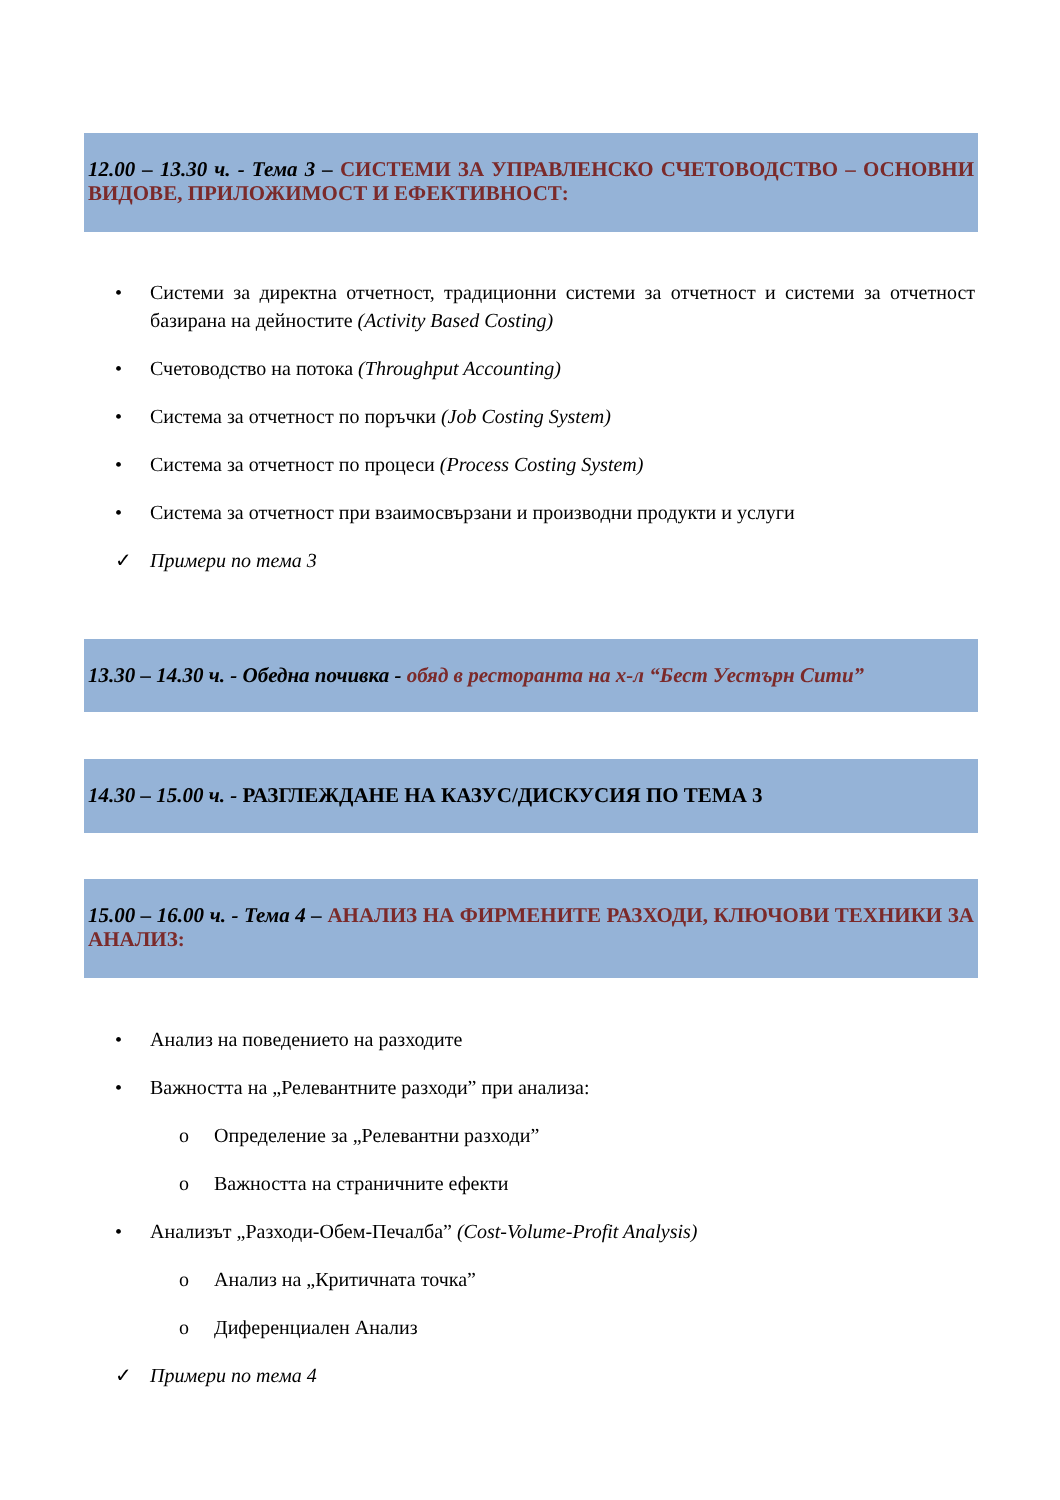12.00 – 13.30 ч. - Тема 3 – СИСТЕМИ ЗА УПРАВЛЕНСКО СЧЕТОВОДСТВО – ОСНОВНИ ВИДОВЕ, ПРИЛОЖИМОСТ И ЕФЕКТИВНОСТ:
• Системи за директна отчетност, традиционни системи за отчетност и системи за отчетност базирана на дейностите (Activity Based Costing)
• Счетоводство на потока (Throughput Accounting)
• Система за отчетност по поръчки (Job Costing System)
• Система за отчетност по процеси (Process Costing System)
• Система за отчетност при взаимосвързани и производни продукти и услуги
✓ Примери по тема 3
13.30 – 14.30 ч. - Обедна почивка - обяд в ресторанта на х-л “Бест Уестърн Сити”
14.30 – 15.00 ч. - РАЗГЛЕЖДАНЕ НА КАЗУС/ДИСКУСИЯ ПО ТЕМА 3
15.00 – 16.00 ч. - Тема 4 – АНАЛИЗ НА ФИРМЕНИТЕ РАЗХОДИ, КЛЮЧОВИ ТЕХНИКИ ЗА АНАЛИЗ:
• Анализ на поведението на разходите
• Важността на „Релевантните разходи” при анализа:
o Определение за „Релевантни разходи”
o Важността на страничните ефекти
• Анализът „Разходи-Обем-Печалба” (Cost-Volume-Profit Analysis)
o Анализ на „Критичната точка”
o Диференциален Анализ
✓ Примери по тема 4